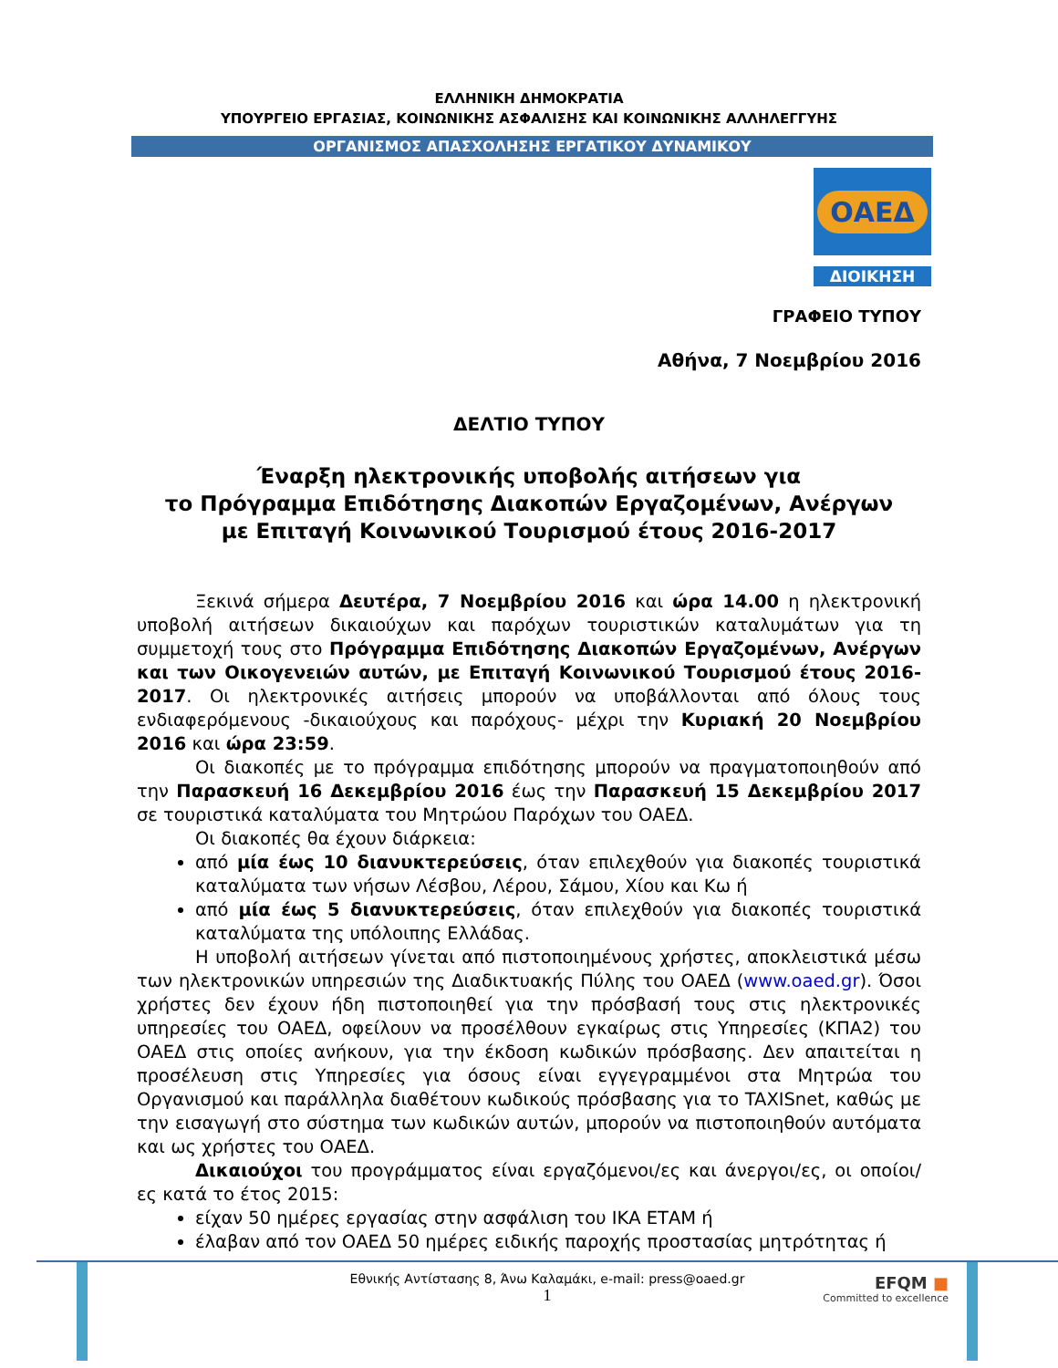ΕΛΛΗΝΙΚΗ ΔΗΜΟΚΡΑΤΙΑ
ΥΠΟΥΡΓΕΙΟ ΕΡΓΑΣΙΑΣ, ΚΟΙΝΩΝΙΚΗΣ ΑΣΦΑΛΙΣΗΣ ΚΑΙ ΚΟΙΝΩΝΙΚΗΣ ΑΛΛΗΛΕΓΓΥΗΣ
ΟΡΓΑΝΙΣΜΟΣ ΑΠΑΣΧΟΛΗΣΗΣ ΕΡΓΑΤΙΚΟΥ ΔΥΝΑΜΙΚΟΥ
ΟΑΕΔ
ΔΙΟΙΚΗΣΗ
ΓΡΑΦΕΙΟ ΤΥΠΟΥ
Αθήνα, 7 Νοεμβρίου 2016
ΔΕΛΤΙΟ ΤΥΠΟΥ
Έναρξη ηλεκτρονικής υποβολής αιτήσεων για
το Πρόγραμμα Επιδότησης Διακοπών Εργαζομένων, Ανέργων
με Επιταγή Κοινωνικού Τουρισμού έτους 2016-2017
Ξεκινά σήμερα Δευτέρα, 7 Νοεμβρίου 2016 και ώρα 14.00 η ηλεκτρονική υποβολή αιτήσεων δικαιούχων και παρόχων τουριστικών καταλυμάτων για τη συμμετοχή τους στο Πρόγραμμα Επιδότησης Διακοπών Εργαζομένων, Ανέργων και των Οικογενειών αυτών, με Επιταγή Κοινωνικού Τουρισμού έτους 2016-2017. Οι ηλεκτρονικές αιτήσεις μπορούν να υποβάλλονται από όλους τους ενδιαφερόμενους -δικαιούχους και παρόχους- μέχρι την Κυριακή 20 Νοεμβρίου 2016 και ώρα 23:59.
Οι διακοπές με το πρόγραμμα επιδότησης μπορούν να πραγματοποιηθούν από την Παρασκευή 16 Δεκεμβρίου 2016 έως την Παρασκευή 15 Δεκεμβρίου 2017 σε τουριστικά καταλύματα του Μητρώου Παρόχων του ΟΑΕΔ.
Οι διακοπές θα έχουν διάρκεια:
από μία έως 10 διανυκτερεύσεις, όταν επιλεχθούν για διακοπές τουριστικά καταλύματα των νήσων Λέσβου, Λέρου, Σάμου, Χίου και Κω ή
από μία έως 5 διανυκτερεύσεις, όταν επιλεχθούν για διακοπές τουριστικά καταλύματα της υπόλοιπης Ελλάδας.
Η υποβολή αιτήσεων γίνεται από πιστοποιημένους χρήστες, αποκλειστικά μέσω των ηλεκτρονικών υπηρεσιών της Διαδικτυακής Πύλης του ΟΑΕΔ (www.oaed.gr). Όσοι χρήστες δεν έχουν ήδη πιστοποιηθεί για την πρόσβασή τους στις ηλεκτρονικές υπηρεσίες του ΟΑΕΔ, οφείλουν να προσέλθουν εγκαίρως στις Υπηρεσίες (ΚΠΑ2) του ΟΑΕΔ στις οποίες ανήκουν, για την έκδοση κωδικών πρόσβασης. Δεν απαιτείται η προσέλευση στις Υπηρεσίες για όσους είναι εγγεγραμμένοι στα Μητρώα του Οργανισμού και παράλληλα διαθέτουν κωδικούς πρόσβασης για το TAXISnet, καθώς με την εισαγωγή στο σύστημα των κωδικών αυτών, μπορούν να πιστοποιηθούν αυτόματα και ως χρήστες του ΟΑΕΔ.
Δικαιούχοι του προγράμματος είναι εργαζόμενοι/ες και άνεργοι/ες, οι οποίοι/ες κατά το έτος 2015:
είχαν 50 ημέρες εργασίας στην ασφάλιση του ΙΚΑ ΕΤΑΜ ή
έλαβαν από τον ΟΑΕΔ 50 ημέρες ειδικής παροχής προστασίας μητρότητας ή
Εθνικής Αντίστασης 8, Άνω Καλαμάκι, e-mail: press@oaed.gr
1
EFQM ■
Committed to excellence